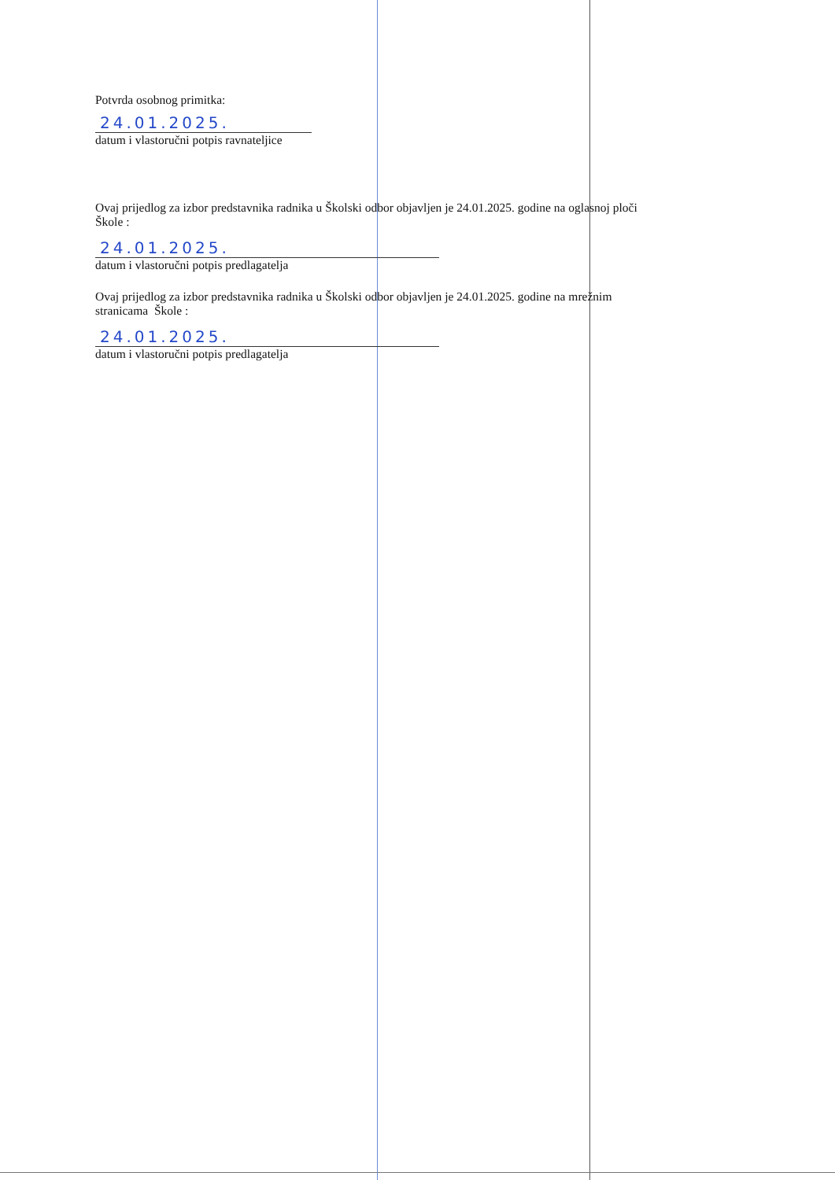Potvrda osobnog primitka:
24.01.2025.
datum i vlastoručni potpis ravnateljice
Ovaj prijedlog za izbor predstavnika radnika u Školski odbor objavljen je 24.01.2025. godine na oglasnoj ploči
Škole :
24.01.2025.
datum i vlastoručni potpis predlagatelja
Ovaj prijedlog za izbor predstavnika radnika u Školski odbor objavljen je 24.01.2025. godine na mrežnim
stranicama Škole :
24.01.2025.
datum i vlastoručni potpis predlagatelja